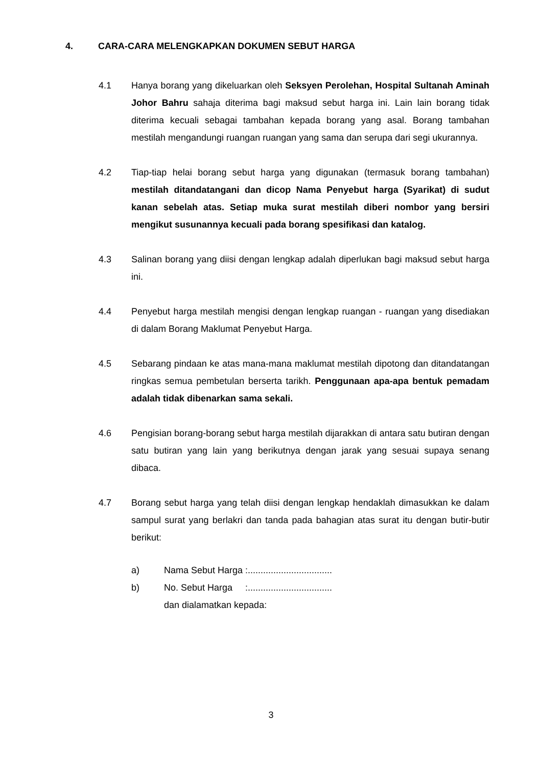4. CARA-CARA MELENGKAPKAN DOKUMEN SEBUT HARGA
4.1 Hanya borang yang dikeluarkan oleh Seksyen Perolehan, Hospital Sultanah Aminah Johor Bahru sahaja diterima bagi maksud sebut harga ini. Lain lain borang tidak diterima kecuali sebagai tambahan kepada borang yang asal. Borang tambahan mestilah mengandungi ruangan ruangan yang sama dan serupa dari segi ukurannya.
4.2 Tiap-tiap helai borang sebut harga yang digunakan (termasuk borang tambahan) mestilah ditandatangani dan dicop Nama Penyebut harga (Syarikat) di sudut kanan sebelah atas. Setiap muka surat mestilah diberi nombor yang bersiri mengikut susunannya kecuali pada borang spesifikasi dan katalog.
4.3 Salinan borang yang diisi dengan lengkap adalah diperlukan bagi maksud sebut harga ini.
4.4 Penyebut harga mestilah mengisi dengan lengkap ruangan - ruangan yang disediakan di dalam Borang Maklumat Penyebut Harga.
4.5 Sebarang pindaan ke atas mana-mana maklumat mestilah dipotong dan ditandatangan ringkas semua pembetulan berserta tarikh. Penggunaan apa-apa bentuk pemadam adalah tidak dibenarkan sama sekali.
4.6 Pengisian borang-borang sebut harga mestilah dijarakkan di antara satu butiran dengan satu butiran yang lain yang berikutnya dengan jarak yang sesuai supaya senang dibaca.
4.7 Borang sebut harga yang telah diisi dengan lengkap hendaklah dimasukkan ke dalam sampul surat yang berlakri dan tanda pada bahagian atas surat itu dengan butir-butir berikut:
a) Nama Sebut Harga :.................................
b) No. Sebut Harga :.................................
dan dialamatkan kepada:
3